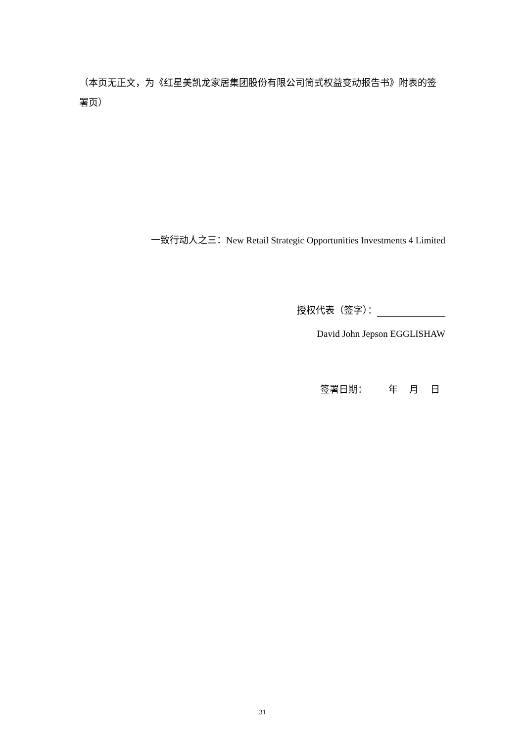（本页无正文，为《红星美凯龙家居集团股份有限公司简式权益变动报告书》附表的签署页）
一致行动人之三：New Retail Strategic Opportunities Investments 4 Limited
授权代表（签字）：
David John Jepson EGGLISHAW
签署日期： 年 月 日
31